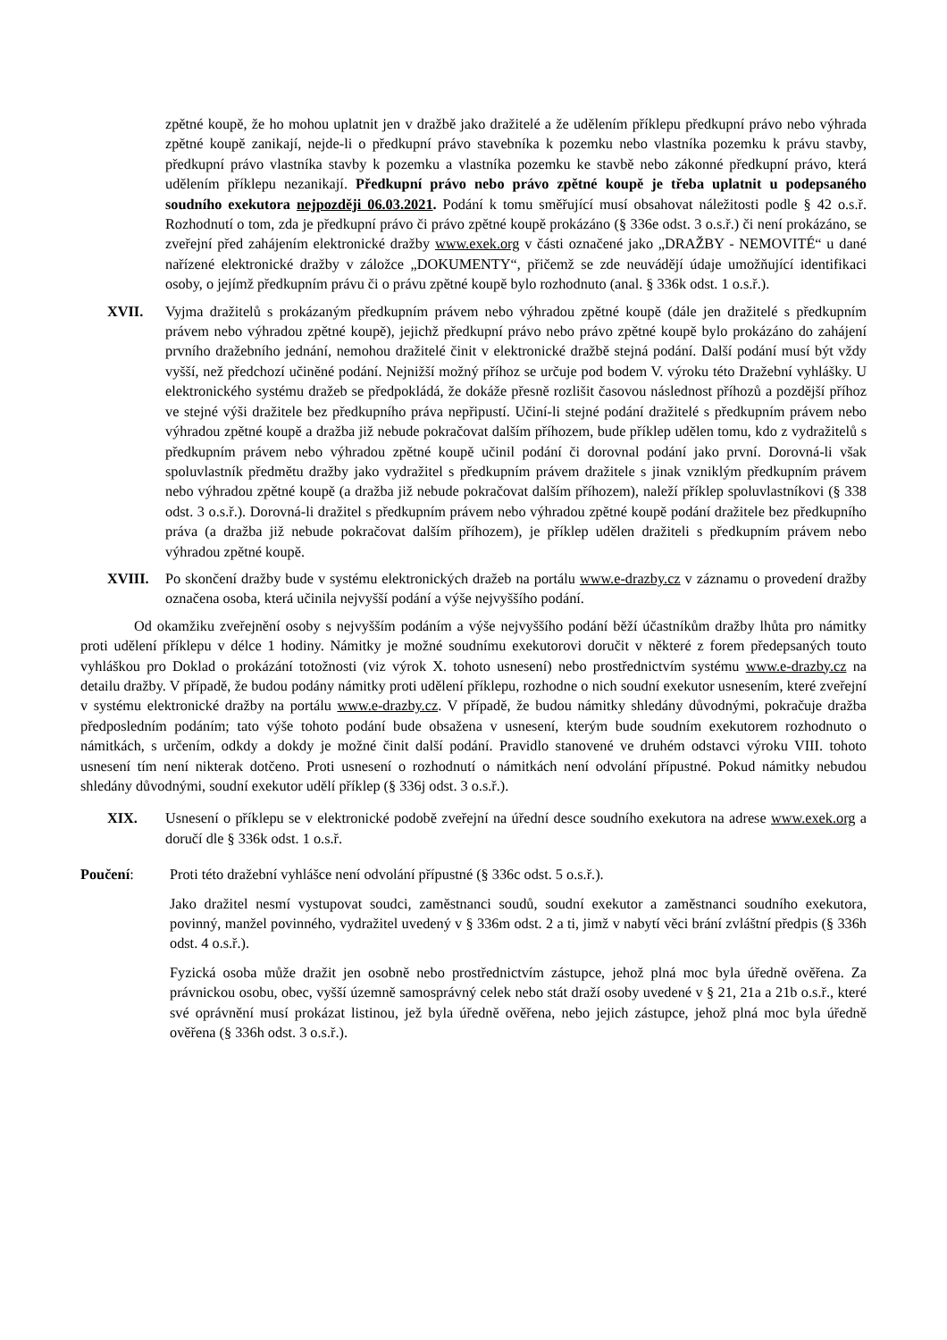zpětné koupě, že ho mohou uplatnit jen v dražbě jako dražitelé a že udělením příklepu předkupní právo nebo výhrada zpětné koupě zanikají, nejde-li o předkupní právo stavebníka k pozemku nebo vlastníka pozemku k právu stavby, předkupní právo vlastníka stavby k pozemku a vlastníka pozemku ke stavbě nebo zákonné předkupní právo, která udělením příklepu nezanikají. Předkupní právo nebo právo zpětné koupě je třeba uplatnit u podepsaného soudního exekutora nejpozději 06.03.2021. Podání k tomu směřující musí obsahovat náležitosti podle § 42 o.s.ř. Rozhodnutí o tom, zda je předkupní právo či právo zpětné koupě prokázáno (§ 336e odst. 3 o.s.ř.) či není prokázáno, se zveřejní před zahájením elektronické dražby www.exek.org v části označené jako „DRAŽBY - NEMOVITÉ“ u dané nařízené elektronické dražby v záložce „DOKUMENTY“, přičemž se zde neuvádějí údaje umožňující identifikaci osoby, o jejímž předkupním právu či o právu zpětné koupě bylo rozhodnuto (anal. § 336k odst. 1 o.s.ř.).
XVII. Vyjma dražitelů s prokázaným předkupním právem nebo výhradou zpětné koupě (dále jen dražitelé s předkupním právem nebo výhradou zpětné koupě), jejichž předkupní právo nebo právo zpětné koupě bylo prokázáno do zahájení prvního dražebního jednání, nemohou dražitelé činit v elektronické dražbě stejná podání. Další podání musí být vždy vyšší, než předchozí učiněné podání. Nejnižší možný příhoz se určuje pod bodem V. výroku této Dražební vyhlášky. U elektronického systému dražeb se předpokládá, že dokáže přesně rozlišit časovou následnost příhozů a pozdější příhoz ve stejné výši dražitele bez předkupního práva nepřipustí. Učiní-li stejné podání dražitelé s předkupním právem nebo výhradou zpětné koupě a dražba již nebude pokračovat dalším příhozem, bude příklep udělen tomu, kdo z vydražitelů s předkupním právem nebo výhradou zpětné koupě učinil podání či dorovnal podání jako první. Dorovná-li však spoluvlastník předmětu dražby jako vydražitel s předkupním právem dražitele s jinak vzniklým předkupním právem nebo výhradou zpětné koupě (a dražba již nebude pokračovat dalším příhozem), naleží příklep spoluvlastníkovi (§ 338 odst. 3 o.s.ř.). Dorovná-li dražitel s předkupním právem nebo výhradou zpětné koupě podání dražitele bez předkupního práva (a dražba již nebude pokračovat dalším příhozem), je příklep udělen dražiteli s předkupním právem nebo výhradou zpětné koupě.
XVIII. Po skončení dražby bude v systému elektronických dražeb na portálu www.e-drazby.cz v záznamu o provedení dražby označena osoba, která učinila nejvyšší podání a výše nejvyššího podání.
Od okamžiku zveřejnění osoby s nejvyšším podáním a výše nejvyššího podání běží účastníkům dražby lhůta pro námitky proti udělení příklepu v délce 1 hodiny. Námitky je možné soudnímu exekutorovi doručit v některé z forem předepsaných touto vyhláškou pro Doklad o prokázání totožnosti (viz výrok X. tohoto usnesení) nebo prostřednictvím systému www.e-drazby.cz na detailu dražby. V případě, že budou podány námitky proti udělení příklepu, rozhodne o nich soudní exekutor usnesením, které zveřejní v systému elektronické dražby na portálu www.e-drazby.cz. V případě, že budou námitky shledány důvodnými, pokračuje dražba předposledním podáním; tato výše tohoto podání bude obsažena v usnesení, kterým bude soudním exekutorem rozhodnuto o námitkách, s určením, odkdy a dokdy je možné činit další podání. Pravidlo stanovené ve druhém odstavci výroku VIII. tohoto usnesení tím není nikterak dotčeno. Proti usnesení o rozhodnutí o námitkách není odvolání přípustné. Pokud námitky nebudou shledány důvodnými, soudní exekutor udělí příklep (§ 336j odst. 3 o.s.ř.).
XIX. Usnesení o příklepu se v elektronické podobě zveřejní na úřední desce soudního exekutora na adrese www.exek.org a doručí dle § 336k odst. 1 o.s.ř.
Poučení: Proti této dražební vyhlášce není odvolání přípustné (§ 336c odst. 5 o.s.ř.).
Jako dražitel nesmí vystupovat soudci, zaměstnanci soudů, soudní exekutor a zaměstnanci soudního exekutora, povinný, manžel povinného, vydražitel uvedený v § 336m odst. 2 a ti, jimž v nabytí věci brání zvláštní předpis (§ 336h odst. 4 o.s.ř.).
Fyzická osoba může dražit jen osobně nebo prostřednictvím zástupce, jehož plná moc byla úředně ověřena. Za právnickou osobu, obec, vyšší územně samosprávný celek nebo stát draží osoby uvedené v § 21, 21a a 21b o.s.ř., které své oprávnění musí prokázat listinou, jež byla úředně ověřena, nebo jejich zástupce, jehož plná moc byla úředně ověřena (§ 336h odst. 3 o.s.ř.).